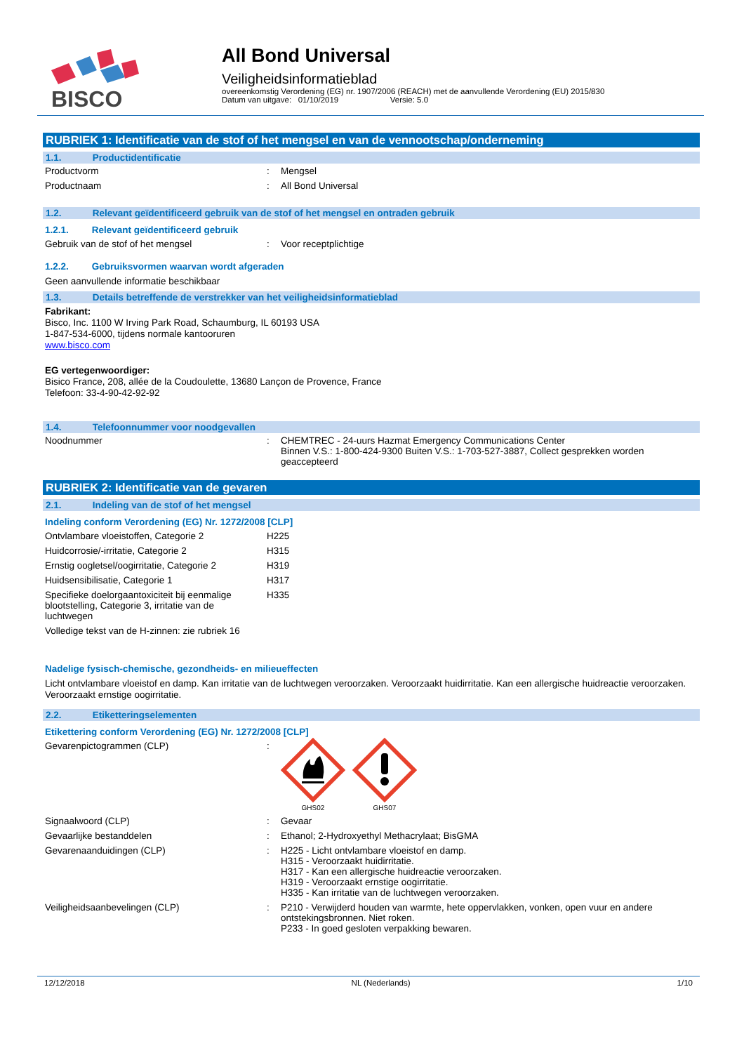BISCO
All Bond Universal
Veiligheidsinformatieblad
overeenkomstig Verordening (EG) nr. 1907/2006 (REACH) met de aanvullende Verordening (EU) 2015/830
Datum van uitgave: 01/10/2019 Versie: 5.0
RUBRIEK 1: Identificatie van de stof of het mengsel en van de vennootschap/onderneming
1.1. Productidentificatie
| Productvorm | : | Mengsel |
| Productnaam | : | All Bond Universal |
1.2. Relevant geïdentificeerd gebruik van de stof of het mengsel en ontraden gebruik
1.2.1. Relevant geïdentificeerd gebruik
| Gebruik van de stof of het mengsel | : | Voor receptplichtige |
1.2.2. Gebruiksvormen waarvan wordt afgeraden
Geen aanvullende informatie beschikbaar
1.3. Details betreffende de verstrekker van het veiligheidsinformatieblad
Fabrikant:
Bisco, Inc. 1100 W Irving Park Road, Schaumburg, IL 60193 USA
1-847-534-6000, tijdens normale kantooruren
www.bisco.com
EG vertegenwoordiger:
Bisico France, 208, allée de la Coudoulette, 13680 Lançon de Provence, France
Telefoon: 33-4-90-42-92-92
1.4. Telefoonnummer voor noodgevallen
| Noodnummer | : | CHEMTREC - 24-uurs Hazmat Emergency Communications Center Binnen V.S.: 1-800-424-9300 Buiten V.S.: 1-703-527-3887, Collect gesprekken worden geaccepteerd |
RUBRIEK 2: Identificatie van de gevaren
2.1. Indeling van de stof of het mengsel
Indeling conform Verordening (EG) Nr. 1272/2008 [CLP]
| Ontvlambare vloeistoffen, Categorie 2 | H225 |
| Huidcorrosie/-irritatie, Categorie 2 | H315 |
| Ernstig oogletsel/oogirritatie, Categorie 2 | H319 |
| Huidsensibilisatie, Categorie 1 | H317 |
| Specifieke doelorgaantoxiciteit bij eenmalige blootstelling, Categorie 3, irritatie van de luchtwegen | H335 |
| Volledige tekst van de H-zinnen: zie rubriek 16 | |
Nadelige fysisch-chemische, gezondheids- en milieueffecten
Licht ontvlambare vloeistof en damp. Kan irritatie van de luchtwegen veroorzaken. Veroorzaakt huidirritatie. Kan een allergische huidreactie veroorzaken. Veroorzaakt ernstige oogirritatie.
2.2. Etiketteringselementen
Etikettering conform Verordening (EG) Nr. 1272/2008 [CLP]
| Gevarenpictogrammen (CLP) | : | GHS02 GHS07 |
| Signaalwoord (CLP) | : | Gevaar |
| Gevaarlijke bestanddelen | : | Ethanol; 2-Hydroxyethyl Methacrylaat; BisGMA |
| Gevarenaanduidingen (CLP) | : | H225 - Licht ontvlambare vloeistof en damp. H315 - Veroorzaakt huidirritatie. H317 - Kan een allergische huidreactie veroorzaken. H319 - Veroorzaakt ernstige oogirritatie. H335 - Kan irritatie van de luchtwegen veroorzaken. |
| Veiligheidsaanbevelingen (CLP) | : | P210 - Verwijderd houden van warmte, hete oppervlakken, vonken, open vuur en andere ontstekingsbronnen. Niet roken. P233 - In goed gesloten verpakking bewaren. |
12/12/2018 NL (Nederlands) 1/10